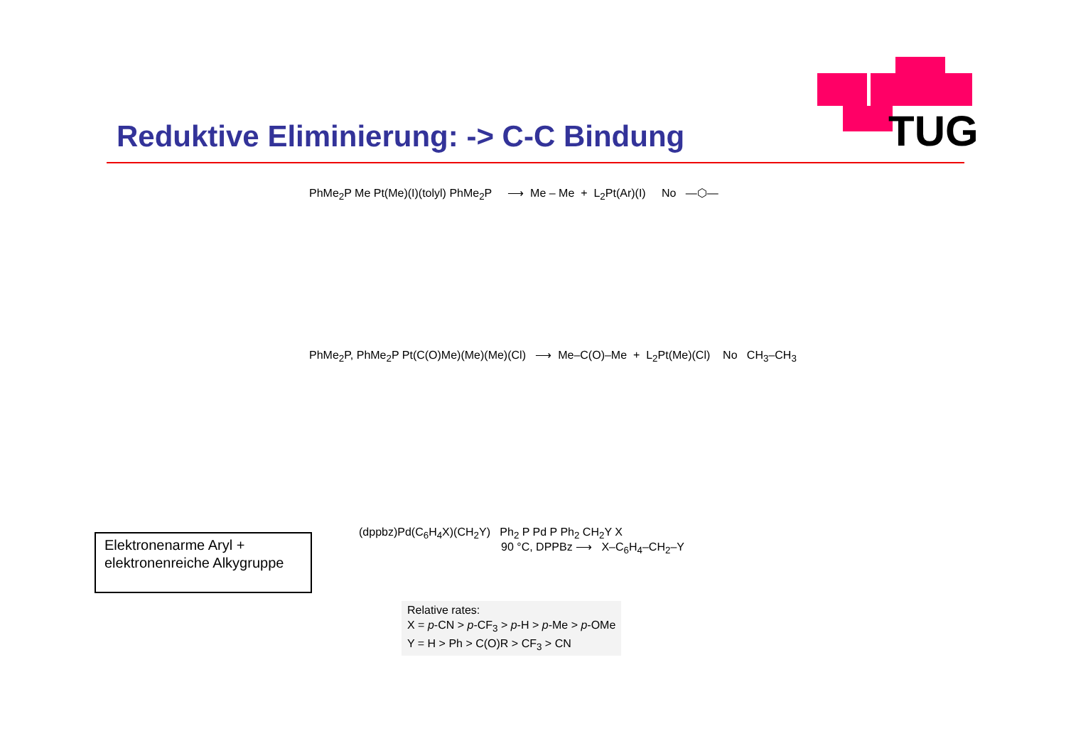TUG
Reduktive Eliminierung: -> C-C Bindung
PhMe<sub>2</sub>P Me Pt(Me)(I)(tolyl) PhMe<sub>2</sub>P ⟶ Me – Me + L<sub>2</sub>Pt(Ar)(I) No —⬡—
PhMe<sub>2</sub>P, PhMe<sub>2</sub>P Pt(C(O)Me)(Me)(Me)(Cl) ⟶ Me–C(O)–Me + L<sub>2</sub>Pt(Me)(Cl) No CH<sub>3</sub>–CH<sub>3</sub>
Elektronenarme Aryl +
elektronenreiche Alkygruppe
(dppbz)Pd(C<sub>6</sub>H<sub>4</sub>X)(CH<sub>2</sub>Y) Ph<sub>2</sub> P Pd P Ph<sub>2</sub> CH<sub>2</sub>Y X
90 °C, DPPBz ⟶ X–C<sub>6</sub>H<sub>4</sub>–CH<sub>2</sub>–Y
Relative rates:
X = p-CN > p-CF<sub>3</sub> > p-H > p-Me > p-OMe
Y = H > Ph > C(O)R > CF<sub>3</sub> > CN